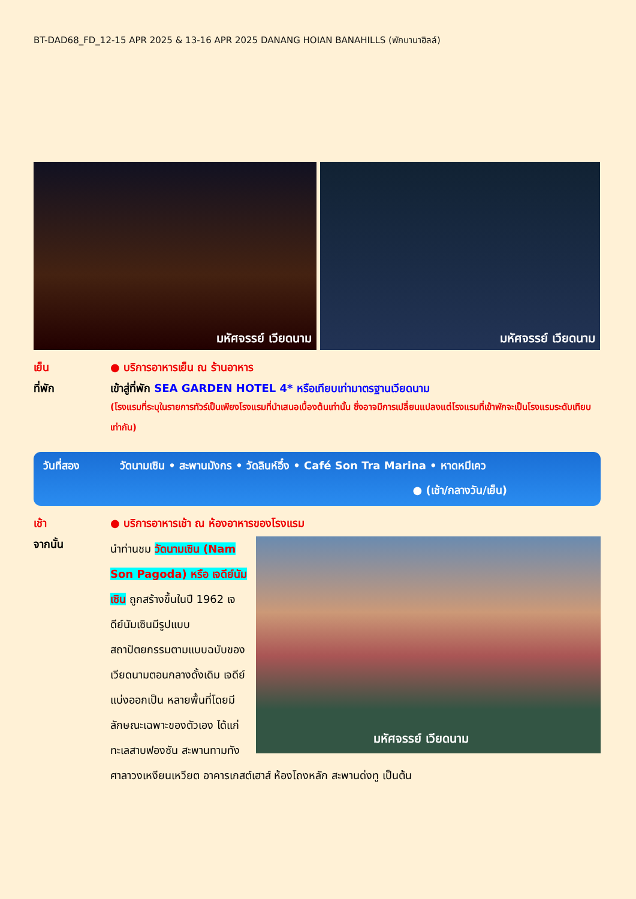BT-DAD68_FD_12-15 APR 2025 & 13-16 APR 2025 DANANG HOIAN BANAHILLS (พักบานาฮิลล์)
มหัศจรรย์ เวียดนาม
มหัศจรรย์ เวียดนาม
เย็น ● บริการอาหารเย็น ณ ร้านอาหาร
ที่พัก เข้าสู่ที่พัก SEA GARDEN HOTEL 4* หรือเทียบเท่ามาตรฐานเวียดนาม
(โรงแรมที่ระบุในรายการทัวร์เป็นเพียงโรงแรมที่นำเสนอเบื้องต้นเท่านั้น ซึ่งอาจมีการเปลี่ยนแปลงแต่โรงแรมที่เข้าพักจะเป็นโรงแรมระดับเทียบเท่ากัน)
วันที่สอง วัดนามเซิน • สะพานมังกร • วัดลินห์อึ๋ง • Café Son Tra Marina • หาดหมีเคว
● (เช้า/กลางวัน/เย็น)
เช้า ● บริการอาหารเช้า ณ ห้องอาหารของโรงแรม
จากนั้น
มหัศจรรย์ เวียดนาม
นำท่านชม วัดนามเซิน (Nam Son Pagoda) หรือ เจดีย์นัมเซิน ถูกสร้างขึ้นในปี 1962 เจดีย์นัมเซินมีรูปแบบสถาปัตยกรรมตามแบบฉบับของเวียดนามตอนกลางดั้งเดิม เจดีย์แบ่งออกเป็น หลายพื้นที่โดยมีลักษณะเฉพาะของตัวเอง ได้แก่ ทะเลสาบฟองซัน สะพานทามทัง ศาลาวงเหงียนเหวียต อาคารเกสต์เฮาส์ ห้องโถงหลัก สะพานด่งทู เป็นต้น